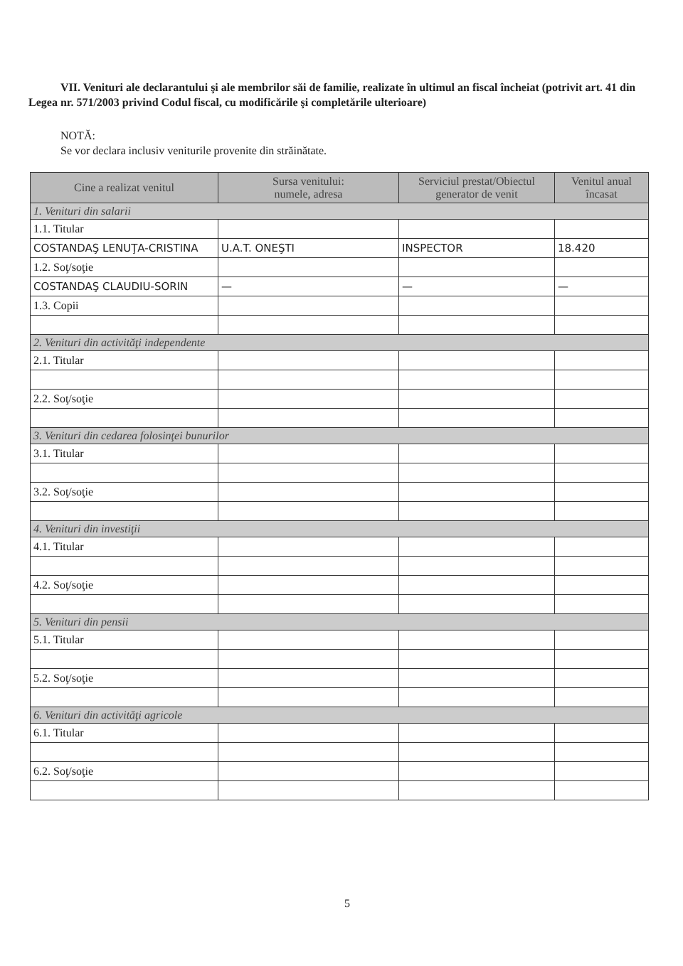VII. Venituri ale declarantului şi ale membrilor săi de familie, realizate în ultimul an fiscal încheiat (potrivit art. 41 din Legea nr. 571/2003 privind Codul fiscal, cu modificările şi completările ulterioare)
NOTĂ:
Se vor declara inclusiv veniturile provenite din străinătate.
| Cine a realizat venitul | Sursa venitului: numele, adresa | Serviciul prestat/Obiectul generator de venit | Venitul anual încasat |
| --- | --- | --- | --- |
| 1. Venituri din salarii | | | |
| 1.1. Titular | | | |
| COSTANDAŞ LENUŢA-CRISTINA | U.A.T. ONEŞTI | INSPECTOR | 18.420 |
| 1.2. Soţ/soţie | | | |
| COSTANDAŞ CLAUDIU-SORIN | — | — | — |
| 1.3. Copii | | | |
| 2. Venituri din activităţi independente | | | |
| 2.1. Titular | | | |
| 2.2. Soţ/soţie | | | |
| 3. Venituri din cedarea folosinţei bunurilor | | | |
| 3.1. Titular | | | |
| 3.2. Soţ/soţie | | | |
| 4. Venituri din investiţii | | | |
| 4.1. Titular | | | |
| 4.2. Soţ/soţie | | | |
| 5. Venituri din pensii | | | |
| 5.1. Titular | | | |
| 5.2. Soţ/soţie | | | |
| 6. Venituri din activităţi agricole | | | |
| 6.1. Titular | | | |
| 6.2. Soţ/soţie | | | |
5